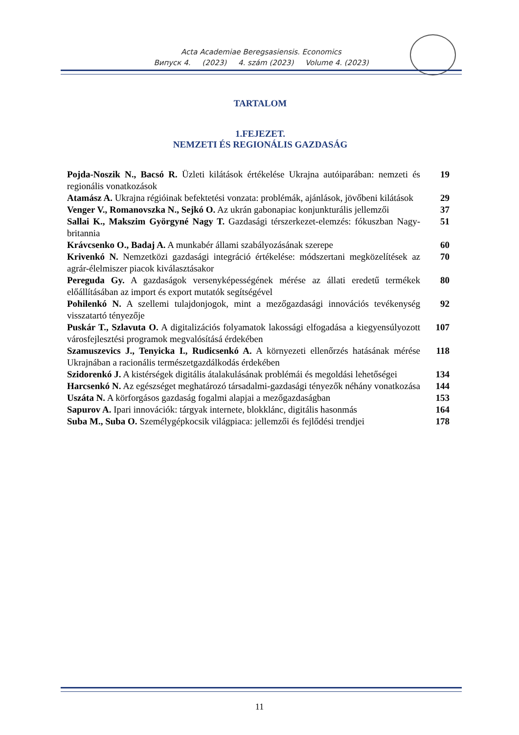Acta Academiae Beregsasiensis. Economics
Випуск 4. (2023) 4. szám (2023) Volume 4. (2023)
TARTALOM
1.FEJEZET.
NEMZETI ÉS REGIONÁLIS GAZDASÁG
| Pojda-Noszik N., Bacsó R. Üzleti kilátások értékelése Ukrajna autóiparában: nemzeti és regionális vonatkozások | 19 |
| Atamász A. Ukrajna régióinak befektetési vonzata: problémák, ajánlások, jövőbeni kilátások | 29 |
| Venger V., Romanovszka N., Sejkó O. Az ukrán gabonapiac konjunkturális jellemzői | 37 |
| Sallai K., Makszim Györgyné Nagy T. Gazdasági térszerkezet-elemzés: fókuszban Nagy-britannia | 51 |
| Krávcsenko O., Badaj A. A munkabér állami szabályozásának szerepe | 60 |
| Krivenkó N. Nemzetközi gazdasági integráció értékelése: módszertani megközelítések az agrár-élelmiszer piacok kiválasztásakor | 70 |
| Pereguda Gy. A gazdaságok versenyképességének mérése az állati eredetű termékek előállításában az import és export mutatók segítségével | 80 |
| Pohilenkó N. A szellemi tulajdonjogok, mint a mezőgazdasági innovációs tevékenység visszatartó tényezője | 92 |
| Puskár T., Szlavuta O. A digitalizációs folyamatok lakossági elfogadása a kiegyensúlyozott városfejlesztési programok megvalósításá érdekében | 107 |
| Szamuszevics J., Tenyicka I., Rudicsenkó A. A környezeti ellenőrzés hatásának mérése Ukrajnában a racionális természetgazdálkodás érdekében | 118 |
| Szidorenkó J. A kistérségek digitális átalakulásának problémái és megoldási lehetőségei | 134 |
| Harcsenkó N. Az egészséget meghatározó társadalmi-gazdasági tényezők néhány vonatkozása | 144 |
| Uszáta N. A körforgásos gazdaság fogalmi alapjai a mezőgazdaságban | 153 |
| Sapurov A. Ipari innovációk: tárgyak internete, blokklánc, digitális hasonmás | 164 |
| Suba M., Suba O. Személygépkocsik világpiaca: jellemzői és fejlődési trendjei | 178 |
11